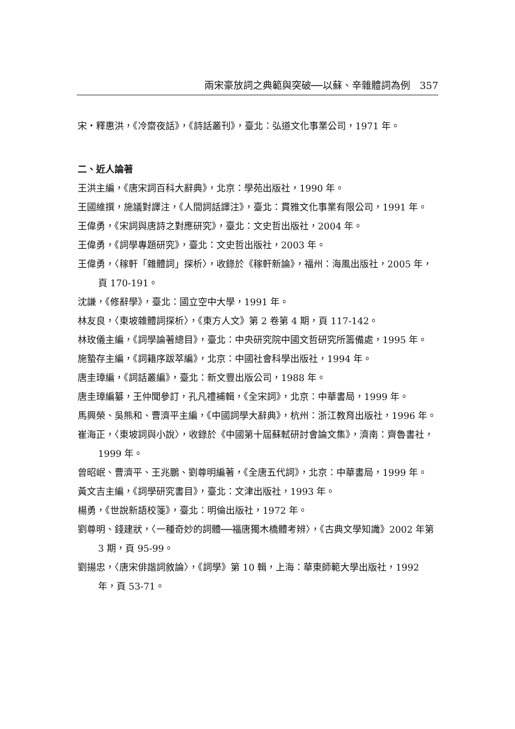兩宋豪放詞之典範與突破──以蘇、辛雜體詞為例　357
宋・釋惠洪，《冷齋夜話》，《詩話叢刊》，臺北：弘道文化事業公司，1971 年。
二、近人論著
王洪主編，《唐宋詞百科大辭典》，北京：學苑出版社，1990 年。
王國維撰，施議對譯注，《人間詞話譯注》，臺北：貫雅文化事業有限公司，1991 年。
王偉勇，《宋詞與唐詩之對應研究》，臺北：文史哲出版社，2004 年。
王偉勇，《詞學專題研究》，臺北：文史哲出版社，2003 年。
王偉勇，〈稼軒「雜體詞」探析〉，收錄於《稼軒新論》，福州：海風出版社，2005 年，頁 170-191。
沈謙，《修辭學》，臺北：國立空中大學，1991 年。
林友良，〈東坡雜體詞探析〉，《東方人文》第 2 卷第 4 期，頁 117-142。
林玫儀主編，《詞學論著總目》，臺北：中央研究院中國文哲研究所籌備處，1995 年。
施蟄存主編，《詞籍序跋萃編》，北京：中國社會科學出版社，1994 年。
唐圭璋編，《詞話叢編》，臺北：新文豐出版公司，1988 年。
唐圭璋編纂，王仲聞參訂，孔凡禮補輯，《全宋詞》，北京：中華書局，1999 年。
馬興榮、吳熊和、曹濟平主編，《中國詞學大辭典》，杭州：浙江教育出版社，1996 年。
崔海正，〈東坡詞與小說〉，收錄於《中國第十屆蘇軾研討會論文集》，濟南：齊魯書社，1999 年。
曾昭岷、曹濟平、王兆鵬、劉尊明編著，《全唐五代詞》，北京：中華書局，1999 年。
黃文吉主編，《詞學研究書目》，臺北：文津出版社，1993 年。
楊勇，《世說新語校箋》，臺北：明倫出版社，1972 年。
劉尊明、錢建狀，〈一種奇妙的詞體──福唐獨木橋體考辨〉，《古典文學知識》2002 年第 3 期，頁 95-99。
劉揚忠，〈唐宋俳諧詞敘論〉，《詞學》第 10 輯，上海：華東師範大學出版社，1992 年，頁 53-71。